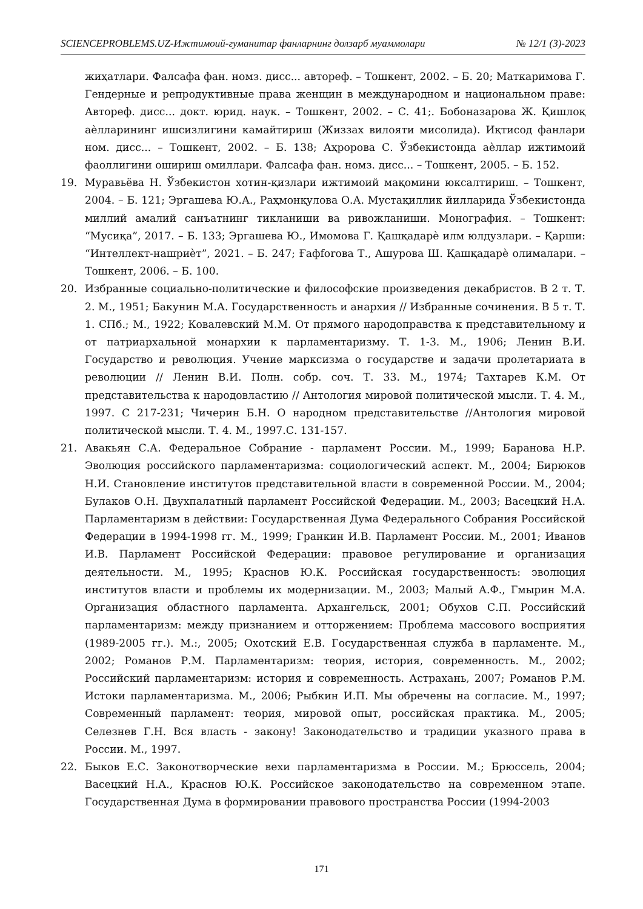SCIENCEPROBLEMS.UZ-Ижтимоий-гуманитар фанларнинг долзарб муаммолари № 12/1 (3)-2023
жиҳатлари. Фалсафа фан. номз. дисс... автореф. – Тошкент, 2002. – Б. 20; Маткаримова Г. Гендерные и репродуктивные права женщин в международном и национальном праве: Автореф. дисс... докт. юрид. наук. – Тошкент, 2002. – С. 41;. Бобоназарова Ж. Қишлоқ аѐлларининг ишсизлигини камайтириш (Жиззах вилояти мисолида). Иқтисод фанлари ном. дисс... – Тошкент, 2002. – Б. 138; Аҳророва С. Ўзбекистонда аѐллар ижтимоий фаоллигини ошириш омиллари. Фалсафа фан. номз. дисс... – Тошкент, 2005. – Б. 152.
19. Муравьёва Н. Ўзбекистон хотин-қизлари ижтимоий мақомини юксалтириш. – Тошкент, 2004. – Б. 121; Эргашева Ю.А., Раҳмонқулова О.А. Мустақиллик йилларида Ўзбекистонда миллий амалий санъатнинг тикланиши ва ривожланиши. Монография. – Тошкент: “Мусиқа”, 2017. – Б. 133; Эргашева Ю., Имомова Г. Қашқадарѐ илм юлдузлари. – Қарши: “Интеллект-нашриѐт”, 2021. – Б. 247; Ғафforова Т., Ашурова Ш. Қашқадарѐ олималари. – Тошкент, 2006. – Б. 100.
20. Избранные социально-политические и философские произведения декабристов. В 2 т. Т. 2. М., 1951; Бакунин М.А. Государственность и анархия // Избранные сочинения. В 5 т. Т. 1. СПб.; М., 1922; Ковалевский М.М. От прямого народоправства к представительному и от патриархальной монархии к парламентаризму. Т. 1-3. М., 1906; Ленин В.И. Государство и революция. Учение марксизма о государстве и задачи пролетариата в революции // Ленин В.И. Полн. собр. соч. Т. 33. М., 1974; Тахтарев К.М. От представительства к народовластию // Антология мировой политической мысли. Т. 4. М., 1997. С 217-231; Чичерин Б.Н. О народном представительстве //Антология мировой политической мысли. Т. 4. М., 1997.С. 131-157.
21. Авакьян С.А. Федеральное Собрание - парламент России. М., 1999; Баранова Н.Р. Эволюция российского парламентаризма: социологический аспект. М., 2004; Бирюков Н.И. Становление институтов представительной власти в современной России. М., 2004; Булаков О.Н. Двухпалатный парламент Российской Федерации. М., 2003; Васецкий Н.А. Парламентаризм в действии: Государственная Дума Федерального Собрания Российской Федерации в 1994-1998 гг. М., 1999; Гранкин И.В. Парламент России. М., 2001; Иванов И.В. Парламент Российской Федерации: правовое регулирование и организация деятельности. М., 1995; Краснов Ю.К. Российская государственность: эволюция институтов власти и проблемы их модернизации. М., 2003; Малый А.Ф., Гмырин М.А. Организация областного парламента. Архангельск, 2001; Обухов С.П. Российский парламентаризм: между признанием и отторжением: Проблема массового восприятия (1989-2005 гг.). М.:, 2005; Охотский Е.В. Государственная служба в парламенте. М., 2002; Романов Р.М. Парламентаризм: теория, история, современность. М., 2002; Российский парламентаризм: история и современность. Астрахань, 2007; Романов Р.М. Истоки парламентаризма. М., 2006; Рыбкин И.П. Мы обречены на согласие. М., 1997; Современный парламент: теория, мировой опыт, российская практика. М., 2005; Селезнев Г.Н. Вся власть - закону! Законодательство и традиции указного права в России. М., 1997.
22. Быков Е.С. Законотворческие вехи парламентаризма в России. М.; Брюссель, 2004; Васецкий Н.А., Краснов Ю.К. Российское законодательство на современном этапе. Государственная Дума в формировании правового пространства России (1994-2003
171